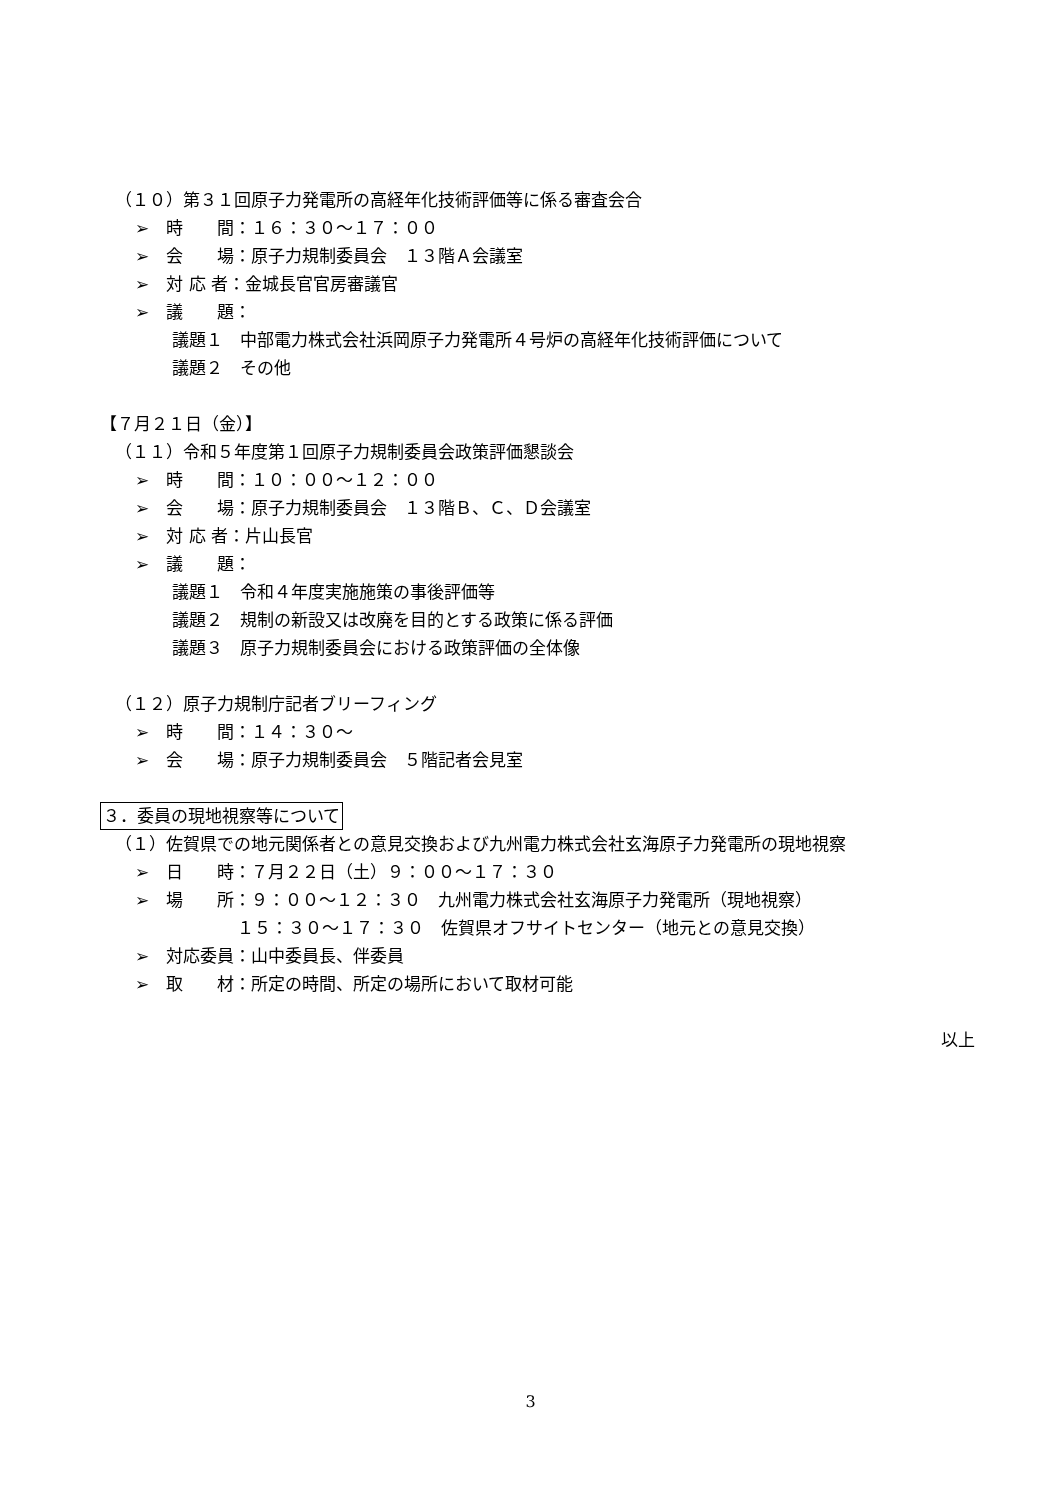（１０）第３１回原子力発電所の高経年化技術評価等に係る審査会合
➢　時　　間：１６：３０～１７：００
➢　会　　場：原子力規制委員会　１３階Ａ会議室
➢　対 応 者：金城長官官房審議官
➢　議　　題：
議題１　中部電力株式会社浜岡原子力発電所４号炉の高経年化技術評価について
議題２　その他
【７月２１日（金）】
（１１）令和５年度第１回原子力規制委員会政策評価懇談会
➢　時　　間：１０：００～１２：００
➢　会　　場：原子力規制委員会　１３階Ｂ、Ｃ、Ｄ会議室
➢　対 応 者：片山長官
➢　議　　題：
議題１　令和４年度実施施策の事後評価等
議題２　規制の新設又は改廃を目的とする政策に係る評価
議題３　原子力規制委員会における政策評価の全体像
（１２）原子力規制庁記者ブリーフィング
➢　時　　間：１４：３０～
➢　会　　場：原子力規制委員会　５階記者会見室
３．委員の現地視察等について
（１）佐賀県での地元関係者との意見交換および九州電力株式会社玄海原子力発電所の現地視察
➢　日　　時：７月２２日（土）９：００～１７：３０
➢　場　　所：９：００～１２：３０　九州電力株式会社玄海原子力発電所（現地視察）
　　　　　　１５：３０～１７：３０　佐賀県オフサイトセンター（地元との意見交換）
➢　対応委員：山中委員長、伴委員
➢　取　　材：所定の時間、所定の場所において取材可能
以上
3